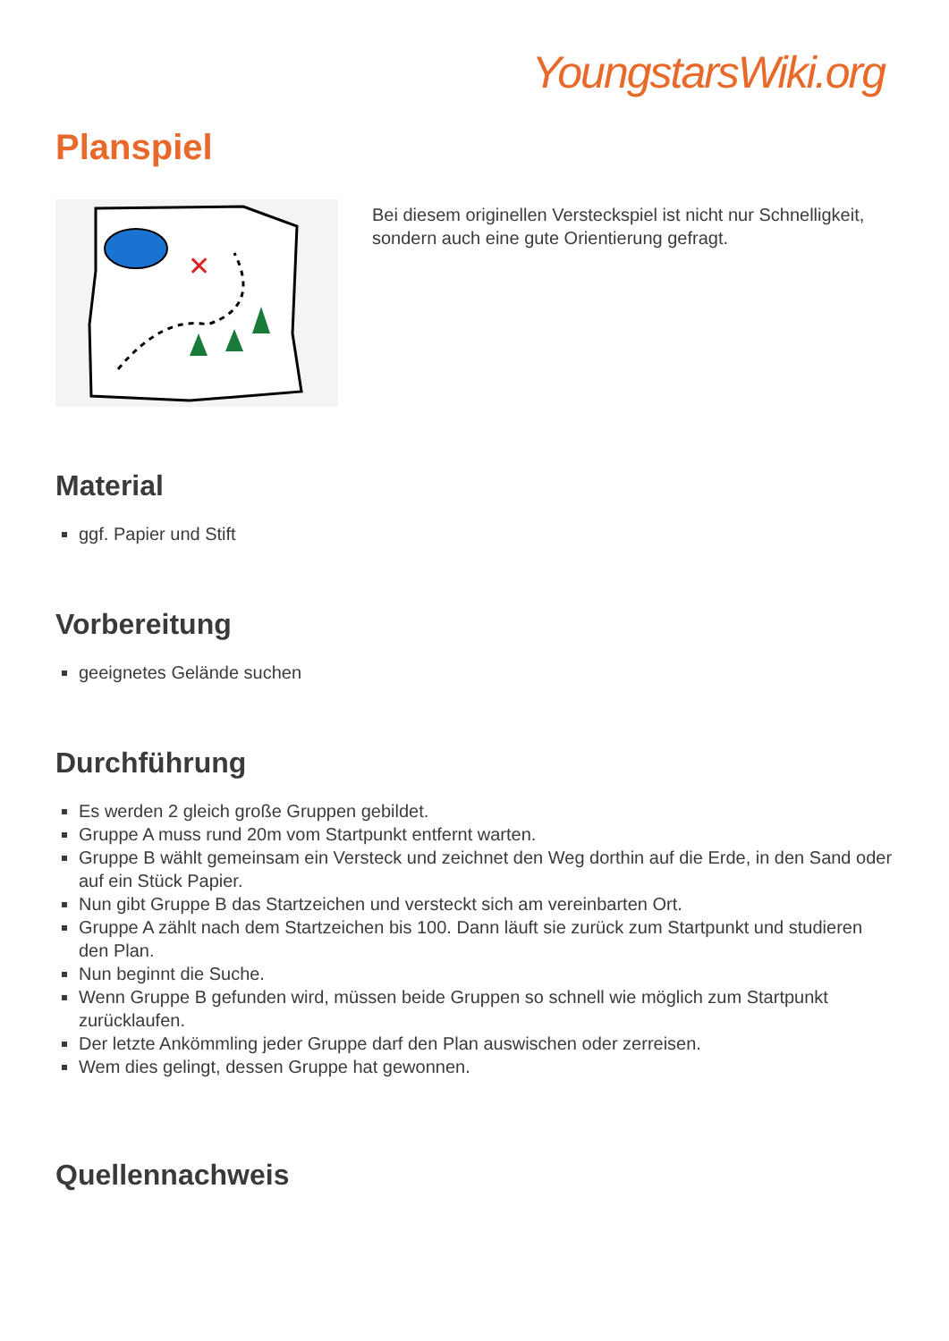YoungstarsWiki.org
Planspiel
✕
Bei diesem originellen Versteckspiel ist nicht nur Schnelligkeit, sondern auch eine gute Orientierung gefragt.
Material
ggf. Papier und Stift
Vorbereitung
geeignetes Gelände suchen
Durchführung
Es werden 2 gleich große Gruppen gebildet.
Gruppe A muss rund 20m vom Startpunkt entfernt warten.
Gruppe B wählt gemeinsam ein Versteck und zeichnet den Weg dorthin auf die Erde, in den Sand oder auf ein Stück Papier.
Nun gibt Gruppe B das Startzeichen und versteckt sich am vereinbarten Ort.
Gruppe A zählt nach dem Startzeichen bis 100. Dann läuft sie zurück zum Startpunkt und studieren den Plan.
Nun beginnt die Suche.
Wenn Gruppe B gefunden wird, müssen beide Gruppen so schnell wie möglich zum Startpunkt zurücklaufen.
Der letzte Ankömmling jeder Gruppe darf den Plan auswischen oder zerreisen.
Wem dies gelingt, dessen Gruppe hat gewonnen.
Quellennachweis